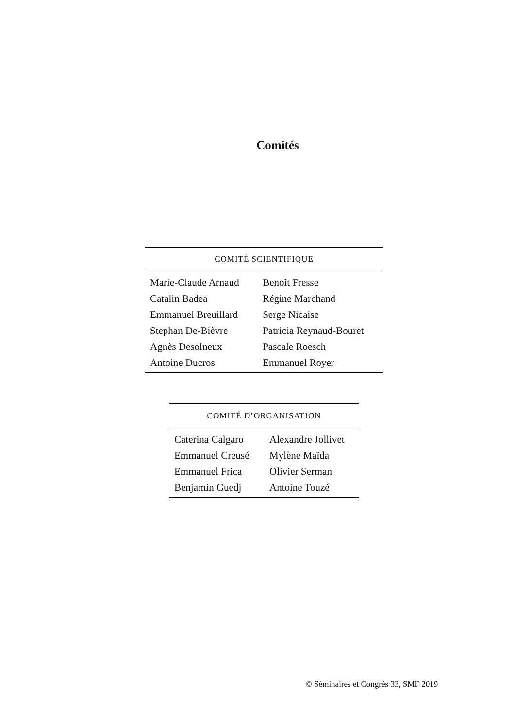Comités
| COMITÉ SCIENTIFIQUE | |
| --- | --- |
| Marie-Claude Arnaud | Benoît Fresse |
| Catalin Badea | Régine Marchand |
| Emmanuel Breuillard | Serge Nicaise |
| Stephan De-Bièvre | Patricia Reynaud-Bouret |
| Agnès Desolneux | Pascale Roesch |
| Antoine Ducros | Emmanuel Royer |
| COMITÉ D’ORGANISATION | |
| --- | --- |
| Caterina Calgaro | Alexandre Jollivet |
| Emmanuel Creusé | Mylène Maïda |
| Emmanuel Frica | Olivier Serman |
| Benjamin Guedj | Antoine Touzé |
© Séminaires et Congrès 33, SMF 2019